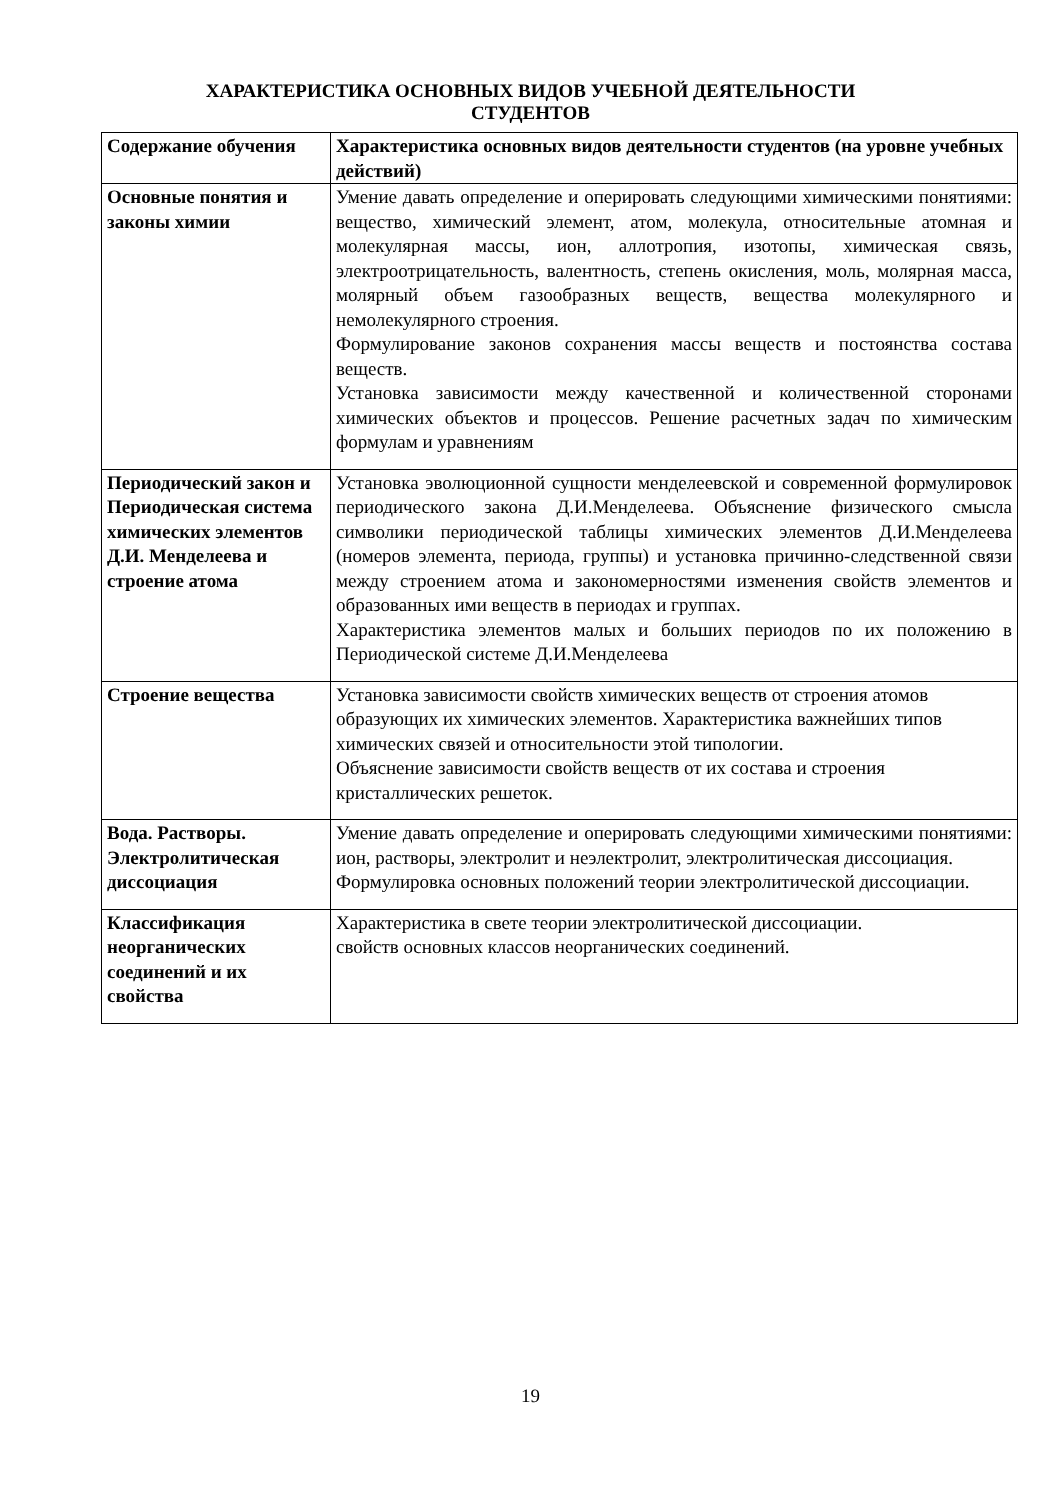ХАРАКТЕРИСТИКА ОСНОВНЫХ ВИДОВ УЧЕБНОЙ ДЕЯТЕЛЬНОСТИ
СТУДЕНТОВ
| Содержание обучения | Характеристика основных видов деятельности студентов (на уровне учебных действий) |
| --- | --- |
| Основные понятия и законы химии | Умение давать определение и оперировать следующими химическими понятиями: вещество, химический элемент, атом, молекула, относительные атомная и молекулярная массы, ион, аллотропия, изотопы, химическая связь, электроотрицательность, валентность, степень окисления, моль, молярная масса, молярный объем газообразных веществ, вещества молекулярного и немолекулярного строения. Формулирование законов сохранения массы веществ и постоянства состава веществ. Установка зависимости между качественной и количественной сторонами химических объектов и процессов. Решение расчетных задач по химическим формулам и уравнениям |
| Периодический закон и Периодическая система химических элементов Д.И. Менделеева и строение атома | Установка эволюционной сущности менделеевской и современной формулировок периодического закона Д.И.Менделеева. Объяснение физического смысла символики периодической таблицы химических элементов Д.И.Менделеева (номеров элемента, периода, группы) и установка причинно-следственной связи между строением атома и закономерностями изменения свойств элементов и образованных ими веществ в периодах и группах. Характеристика элементов малых и больших периодов по их положению в Периодической системе Д.И.Менделеева |
| Строение вещества | Установка зависимости свойств химических веществ от строения атомов образующих их химических элементов. Характеристика важнейших типов химических связей и относительности этой типологии. Объяснение зависимости свойств веществ от их состава и строения кристаллических решеток. |
| Вода. Растворы. Электролитическая диссоциация | Умение давать определение и оперировать следующими химическими понятиями: ион, растворы, электролит и неэлектролит, электролитическая диссоциация. Формулировка основных положений теории электролитической диссоциации. |
| Классификация неорганических соединений и их свойства | Характеристика в свете теории электролитической диссоциации. свойств основных классов неорганических соединений. |
19